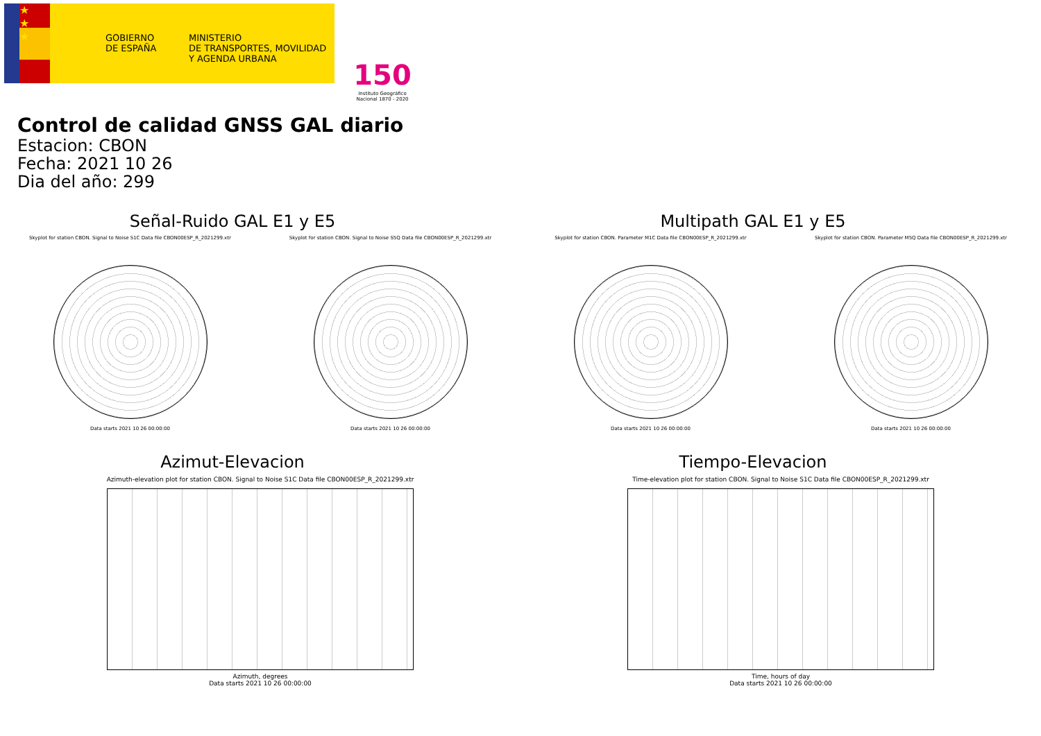★
★
★
GOBIERNO
DE ESPAÑA
MINISTERIO
DE TRANSPORTES, MOVILIDAD
Y AGENDA URBANA
150
Instituto Geográfico Nacional 1870 - 2020
Control de calidad GNSS GAL diario
Estacion: CBON
Fecha: 2021 10 26
Dia del año: 299
Señal-Ruido GAL E1 y E5
Skyplot for station CBON. Signal to Noise S1C Data file CBON00ESP_R_2021299.xtr
Data starts 2021 10 26 00:00:00
Skyplot for station CBON. Signal to Noise S5Q Data file CBON00ESP_R_2021299.xtr
Data starts 2021 10 26 00:00:00
Multipath GAL E1 y E5
Skyplot for station CBON. Parameter M1C Data file CBON00ESP_R_2021299.xtr
Data starts 2021 10 26 00:00:00
Skyplot for station CBON. Parameter M5Q Data file CBON00ESP_R_2021299.xtr
Data starts 2021 10 26 00:00:00
Azimut-Elevacion
Azimuth-elevation plot for station CBON. Signal to Noise S1C Data file CBON00ESP_R_2021299.xtr
Azimuth, degrees
Data starts 2021 10 26 00:00:00
Tiempo-Elevacion
Time-elevation plot for station CBON. Signal to Noise S1C Data file CBON00ESP_R_2021299.xtr
Time, hours of day
Data starts 2021 10 26 00:00:00